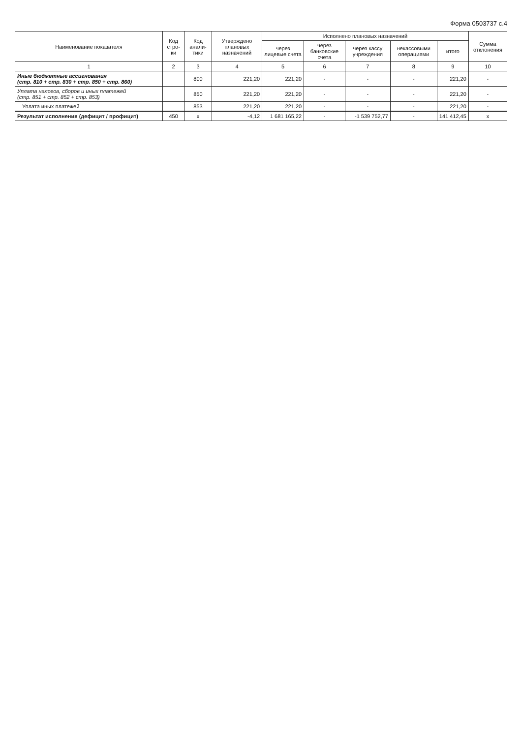Форма 0503737 с.4
| Наименование показателя | Код стро-ки | Код анали-тики | Утверждено плановых назначений | Исполнено плановых назначений | | | | | Сумма отклонения |
| --- | --- | --- | --- | --- | --- | --- | --- | --- | --- |
| | | | | через лицевые счета | через банковские счета | через кассу учреждения | некассовыми операциями | итого | |
| 1 | 2 | 3 | 4 | 5 | 6 | 7 | 8 | 9 | 10 |
| Иные бюджетные ассигнования (стр. 810 + стр. 830 + стр. 850 + стр. 860) | | 800 | 221,20 | 221,20 | - | - | - | 221,20 | - |
| Уплата налогов, сборов и иных платежей (стр. 851 + стр. 852 + стр. 853) | | 850 | 221,20 | 221,20 | - | - | - | 221,20 | - |
| Уплата иных платежей | | 853 | 221,20 | 221,20 | - | - | - | 221,20 | - |
| Результат исполнения (дефицит / профицит) | 450 | x | -4,12 | 1 681 165,22 | - | -1 539 752,77 | - | 141 412,45 | x |